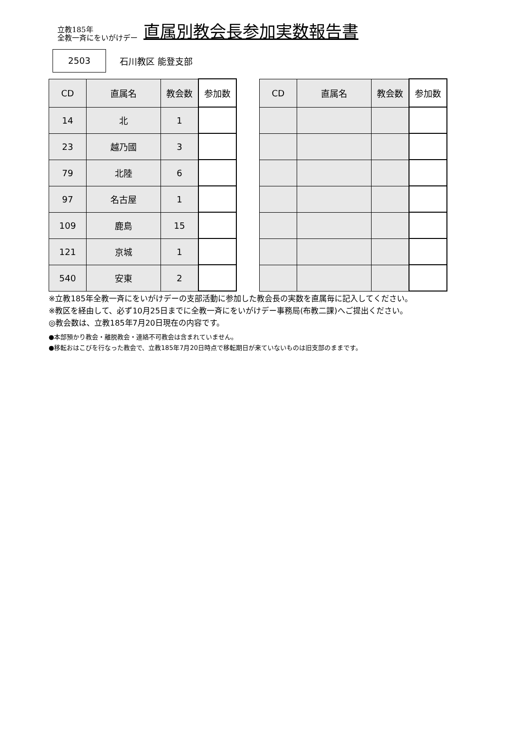立教185年
全教一斉にをいがけデー
直属別教会長参加実数報告書
2503
石川教区 能登支部
| CD | 直属名 | 教会数 | 参加数 |
| --- | --- | --- | --- |
| 14 | 北 | 1 | |
| 23 | 越乃國 | 3 | |
| 79 | 北陸 | 6 | |
| 97 | 名古屋 | 1 | |
| 109 | 鹿島 | 15 | |
| 121 | 京城 | 1 | |
| 540 | 安東 | 2 | |
| CD | 直属名 | 教会数 | 参加数 |
| --- | --- | --- | --- |
※立教185年全教一斉にをいがけデーの支部活動に参加した教会長の実数を直属毎に記入してください。
※教区を経由して、必ず10月25日までに全教一斉にをいがけデー事務局(布教二課)へご提出ください。
◎教会数は、立教185年7月20日現在の内容です。
●本部預かり教会・離脱教会・連絡不可教会は含まれていません。
●移転おはこびを行なった教会で、立教185年7月20日時点で移転期日が来ていないものは旧支部のままです。